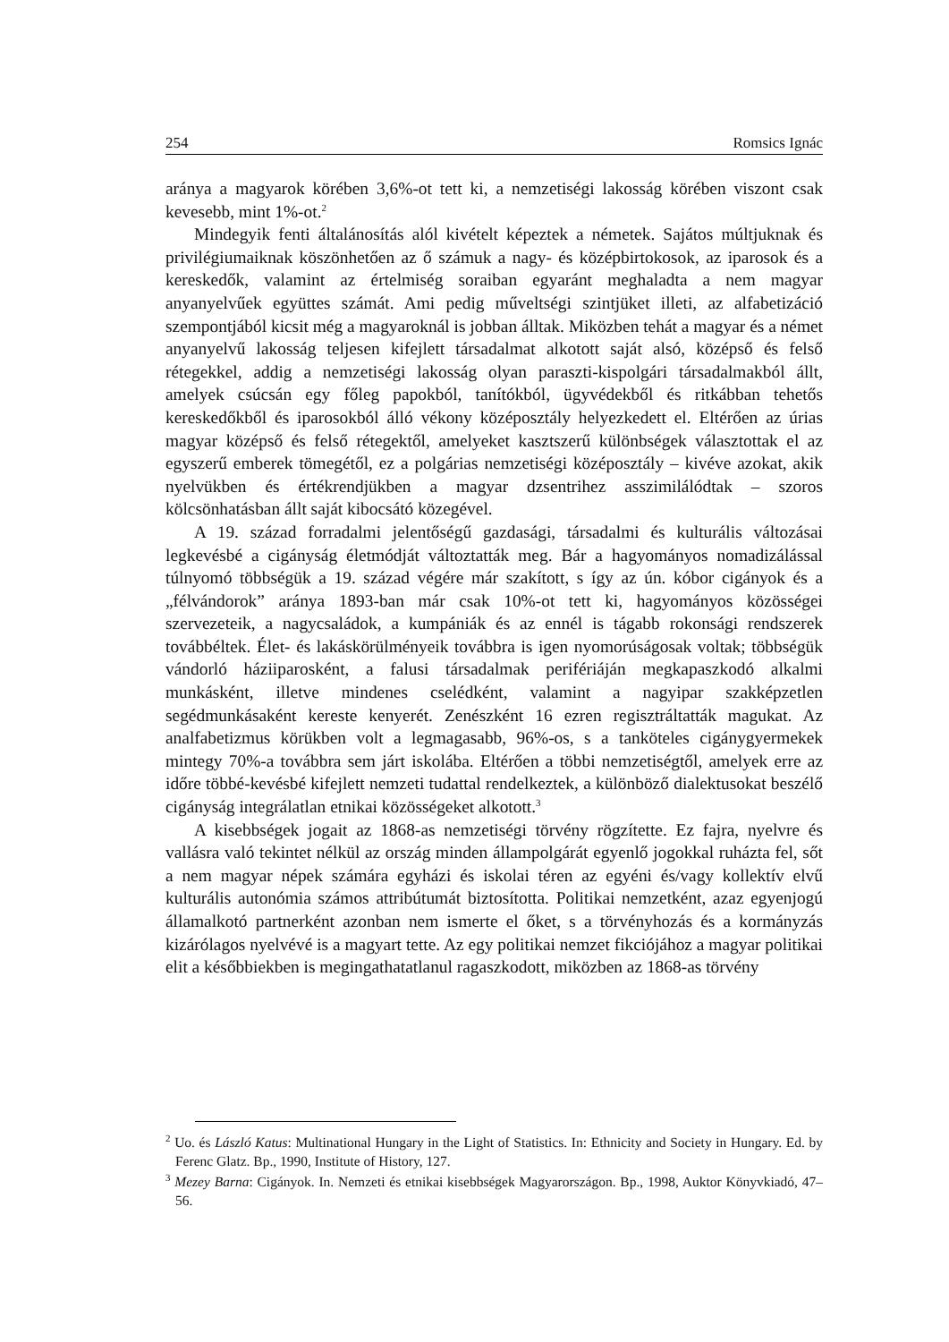254 Romsics Ignác
aránya a magyarok körében 3,6%-ot tett ki, a nemzetiségi lakosság körében viszont csak kevesebb, mint 1%-ot.<sup>2</sup>
Mindegyik fenti általánosítás alól kivételt képeztek a németek. Sajátos múltjuknak és privilégiumaiknak köszönhetően az ő számuk a nagy- és középbirtokosok, az iparosok és a kereskedők, valamint az értelmiség soraiban egyaránt meghaladta a nem magyar anyanyelvűek együttes számát. Ami pedig műveltségi szintjüket illeti, az alfabetizáció szempontjából kicsit még a magyaroknál is jobban álltak. Miközben tehát a magyar és a német anyanyelvű lakosság teljesen kifejlett társadalmat alkotott saját alsó, középső és felső rétegekkel, addig a nemzetiségi lakosság olyan paraszti-kispolgári társadalmakból állt, amelyek csúcsán egy főleg papokból, tanítókból, ügyvédekből és ritkábban tehetős kereskedőkből és iparosokból álló vékony középosztály helyezkedett el. Eltérően az úrias magyar középső és felső rétegektől, amelyeket kasztszerű különbségek választottak el az egyszerű emberek tömegétől, ez a polgárias nemzetiségi középosztály – kivéve azokat, akik nyelvükben és értékrendjükben a magyar dzsentrihez asszimilálódtak – szoros kölcsönhatásban állt saját kibocsátó közegével.
A 19. század forradalmi jelentőségű gazdasági, társadalmi és kulturális változásai legkevésbé a cigányság életmódját változtatták meg. Bár a hagyományos nomadizálással túlnyomó többségük a 19. század végére már szakított, s így az ún. kóbor cigányok és a „félvándorok” aránya 1893-ban már csak 10%-ot tett ki, hagyományos közösségei szervezeteik, a nagycsaládok, a kumpániák és az ennél is tágabb rokonsági rendszerek továbbéltek. Élet- és lakáskörülményeik továbbra is igen nyomorúságosak voltak; többségük vándorló háziiparosként, a falusi társadalmak perifériáján megkapaszkodó alkalmi munkásként, illetve mindenes cselédként, valamint a nagyipar szakképzetlen segédmunkásaként kereste kenyerét. Zenészként 16 ezren regisztráltatták magukat. Az analfabetizmus körükben volt a legmagasabb, 96%-os, s a tanköteles cigánygyermekek mintegy 70%-a továbbra sem járt iskolába. Eltérően a többi nemzetiségtől, amelyek erre az időre többé-kevésbé kifejlett nemzeti tudattal rendelkeztek, a különböző dialektusokat beszélő cigányság integrálatlan etnikai közösségeket alkotott.<sup>3</sup>
A kisebbségek jogait az 1868-as nemzetiségi törvény rögzítette. Ez fajra, nyelvre és vallásra való tekintet nélkül az ország minden állampolgárát egyenlő jogokkal ruházta fel, sőt a nem magyar népek számára egyházi és iskolai téren az egyéni és/vagy kollektív elvű kulturális autonómia számos attribútumát biztosította. Politikai nemzetként, azaz egyenjogú államalkotó partnerként azonban nem ismerte el őket, s a törvényhozás és a kormányzás kizárólagos nyelvévé is a magyart tette. Az egy politikai nemzet fikciójához a magyar politikai elit a későbbiekben is megingathatatlanul ragaszkodott, miközben az 1868-as törvény
<sup>2</sup> Uo. és László Katus: Multinational Hungary in the Light of Statistics. In: Ethnicity and Society in Hungary. Ed. by Ferenc Glatz. Bp., 1990, Institute of History, 127.
<sup>3</sup> Mezey Barna: Cigányok. In. Nemzeti és etnikai kisebbségek Magyarországon. Bp., 1998, Auktor Könyvkiadó, 47–56.